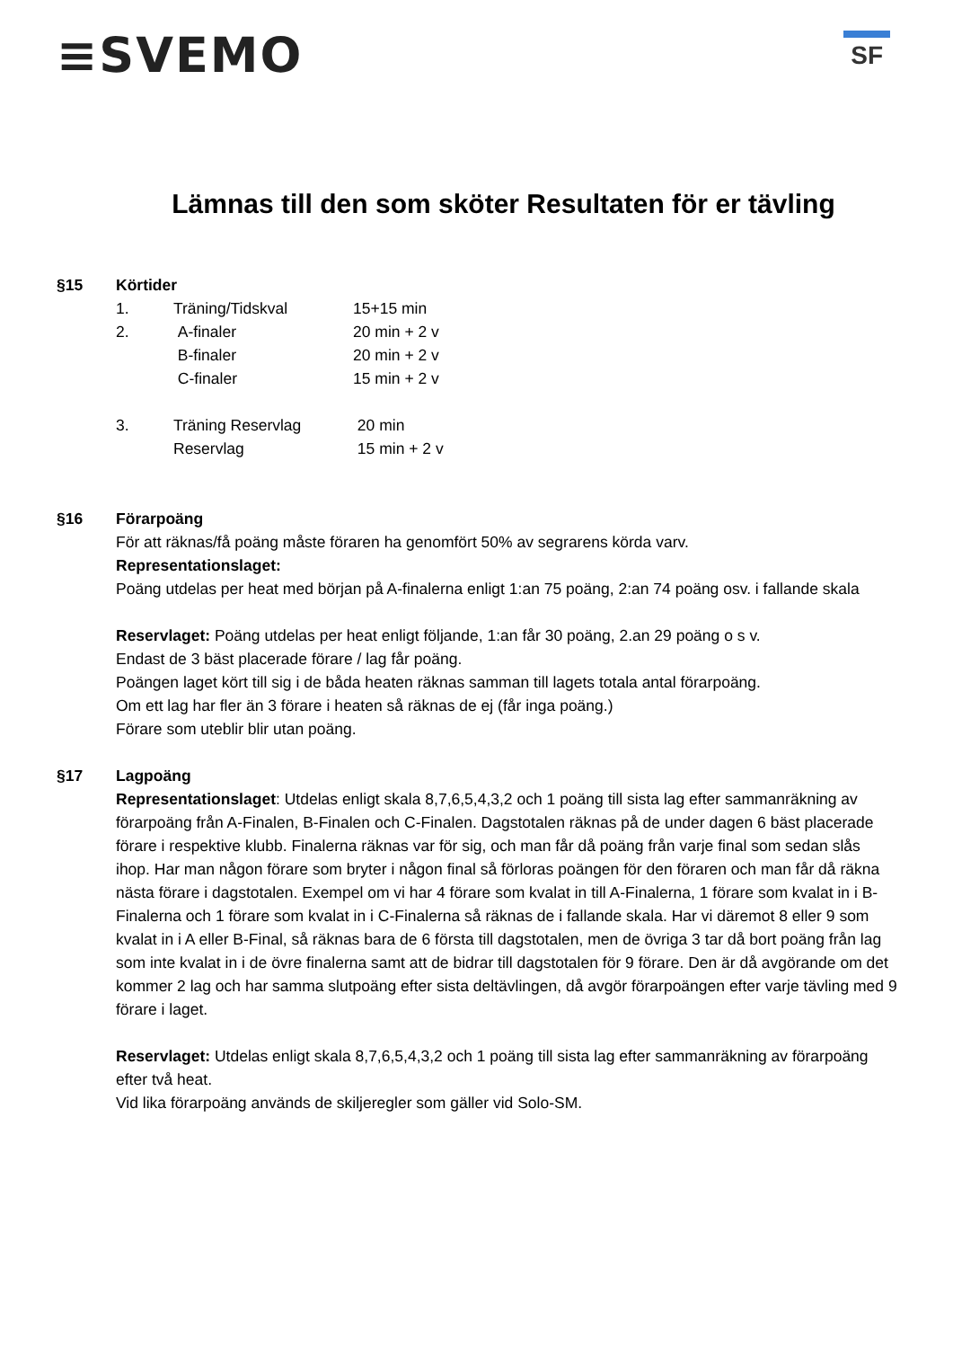≡SVEMO
SF
Lämnas till den som sköter Resultaten för er tävling
§15 Körtider
1. Träning/Tidskval 15+15 min
2. A-finaler 20 min + 2 v
B-finaler 20 min + 2 v
C-finaler 15 min + 2 v
3. Träning Reservlag 20 min
Reservlag 15 min + 2 v
§16 Förarpoäng
För att räknas/få poäng måste föraren ha genomfört 50% av segrarens körda varv.
Representationslaget:
Poäng utdelas per heat med början på A-finalerna enligt 1:an 75 poäng, 2:an 74 poäng osv. i fallande skala
Reservlaget: Poäng utdelas per heat enligt följande, 1:an får 30 poäng, 2.an 29 poäng o s v.
Endast de 3 bäst placerade förare / lag får poäng.
Poängen laget kört till sig i de båda heaten räknas samman till lagets totala antal förarpoäng.
Om ett lag har fler än 3 förare i heaten så räknas de ej (får inga poäng.)
Förare som uteblir blir utan poäng.
§17 Lagpoäng
Representationslaget: Utdelas enligt skala 8,7,6,5,4,3,2 och 1 poäng till sista lag efter sammanräkning av förarpoäng från A-Finalen, B-Finalen och C-Finalen. Dagstotalen räknas på de under dagen 6 bäst placerade förare i respektive klubb. Finalerna räknas var för sig, och man får då poäng från varje final som sedan slås ihop. Har man någon förare som bryter i någon final så förloras poängen för den föraren och man får då räkna nästa förare i dagstotalen. Exempel om vi har 4 förare som kvalat in till A-Finalerna, 1 förare som kvalat in i B-Finalerna och 1 förare som kvalat in i C-Finalerna så räknas de i fallande skala. Har vi däremot 8 eller 9 som kvalat in i A eller B-Final, så räknas bara de 6 första till dagstotalen, men de övriga 3 tar då bort poäng från lag som inte kvalat in i de övre finalerna samt att de bidrar till dagstotalen för 9 förare. Den är då avgörande om det kommer 2 lag och har samma slutpoäng efter sista deltävlingen, då avgör förarpoängen efter varje tävling med 9 förare i laget.
Reservlaget: Utdelas enligt skala 8,7,6,5,4,3,2 och 1 poäng till sista lag efter sammanräkning av förarpoäng efter två heat.
Vid lika förarpoäng används de skiljeregler som gäller vid Solo-SM.